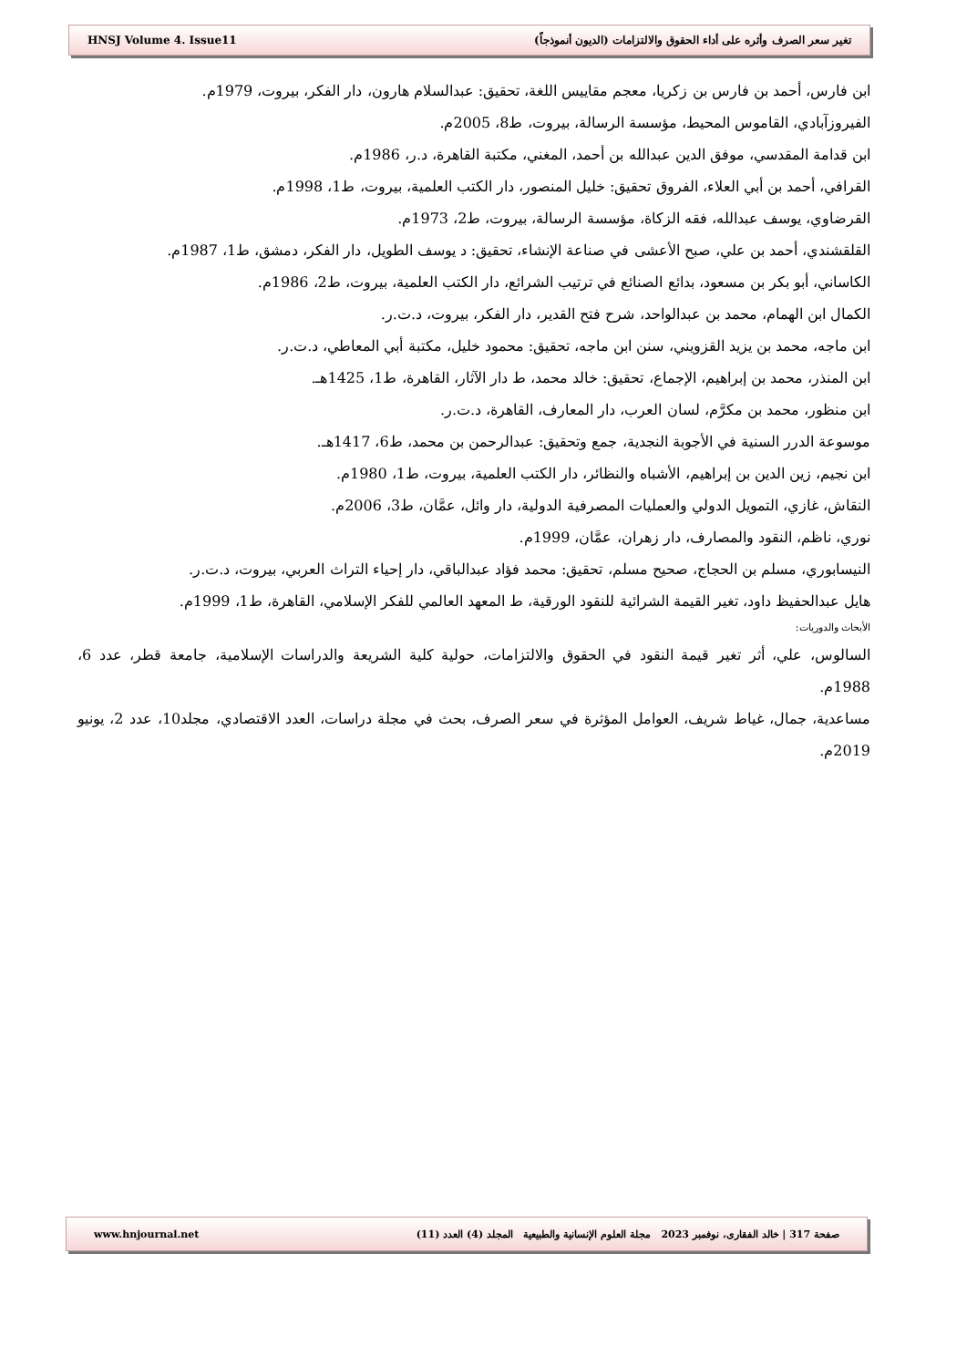HNSJ Volume 4. Issue11 تغير سعر الصرف وأثره على أداء الحقوق والالتزامات (الديون أنموذجاً)
ابن فارس، أحمد بن فارس بن زكريا، معجم مقاييس اللغة، تحقيق: عبدالسلام هارون، دار الفكر، بيروت، 1979م.
الفيروزآبادي، القاموس المحيط، مؤسسة الرسالة، بيروت، ط8، 2005م.
ابن قدامة المقدسي، موفق الدين عبدالله بن أحمد، المغني، مكتبة القاهرة، د.ر، 1986م.
القرافي، أحمد بن أبي العلاء، الفروق تحقيق: خليل المنصور، دار الكتب العلمية، بيروت، ط1، 1998م.
القرضاوي، يوسف عبدالله، فقه الزكاة، مؤسسة الرسالة، بيروت، ط2، 1973م.
القلقشندي، أحمد بن علي، صبح الأعشى في صناعة الإنشاء، تحقيق: د يوسف الطويل، دار الفكر، دمشق، ط1، 1987م.
الكاساني، أبو بكر بن مسعود، بدائع الصنائع في ترتيب الشرائع، دار الكتب العلمية، بيروت، ط2، 1986م.
الكمال ابن الهمام، محمد بن عبدالواحد، شرح فتح القدير، دار الفكر، بيروت، د.ت.ر.
ابن ماجه، محمد بن يزيد القزويني، سنن ابن ماجه، تحقيق: محمود خليل، مكتبة أبي المعاطي، د.ت.ر.
ابن المنذر، محمد بن إبراهيم، الإجماع، تحقيق: خالد محمد، ط دار الآثار، القاهرة، ط1، 1425هـ.
ابن منظور، محمد بن مكرَّم، لسان العرب، دار المعارف، القاهرة، د.ت.ر.
موسوعة الدرر السنية في الأجوبة النجدية، جمع وتحقيق: عبدالرحمن بن محمد، ط6، 1417هـ.
ابن نجيم، زين الدين بن إبراهيم، الأشباه والنظائر، دار الكتب العلمية، بيروت، ط1، 1980م.
النقاش، غازي، التمويل الدولي والعمليات المصرفية الدولية، دار وائل، عمَّان، ط3، 2006م.
نوري، ناظم، النقود والمصارف، دار زهران، عمَّان، 1999م.
النيسابوري، مسلم بن الحجاج، صحيح مسلم، تحقيق: محمد فؤاد عبدالباقي، دار إحياء التراث العربي، بيروت، د.ت.ر.
هايل عبدالحفيظ داود، تغير القيمة الشرائية للنقود الورقية، ط المعهد العالمي للفكر الإسلامي، القاهرة، ط1، 1999م.
الأبحاث والدوريات:
السالوس، علي، أثر تغير قيمة النقود في الحقوق والالتزامات، حولية كلية الشريعة والدراسات الإسلامية، جامعة قطر، عدد 6، 1988م.
مساعدية، جمال، غياط شريف، العوامل المؤثرة في سعر الصرف، بحث في مجلة دراسات، العدد الاقتصادي، مجلد10، عدد 2، يونيو 2019م.
www.hnjournal.net صفحة 317 | خالد الفقارى، نوفمبر 2023 مجلة العلوم الإنسانية والطبيعية المجلد (4) العدد (11)